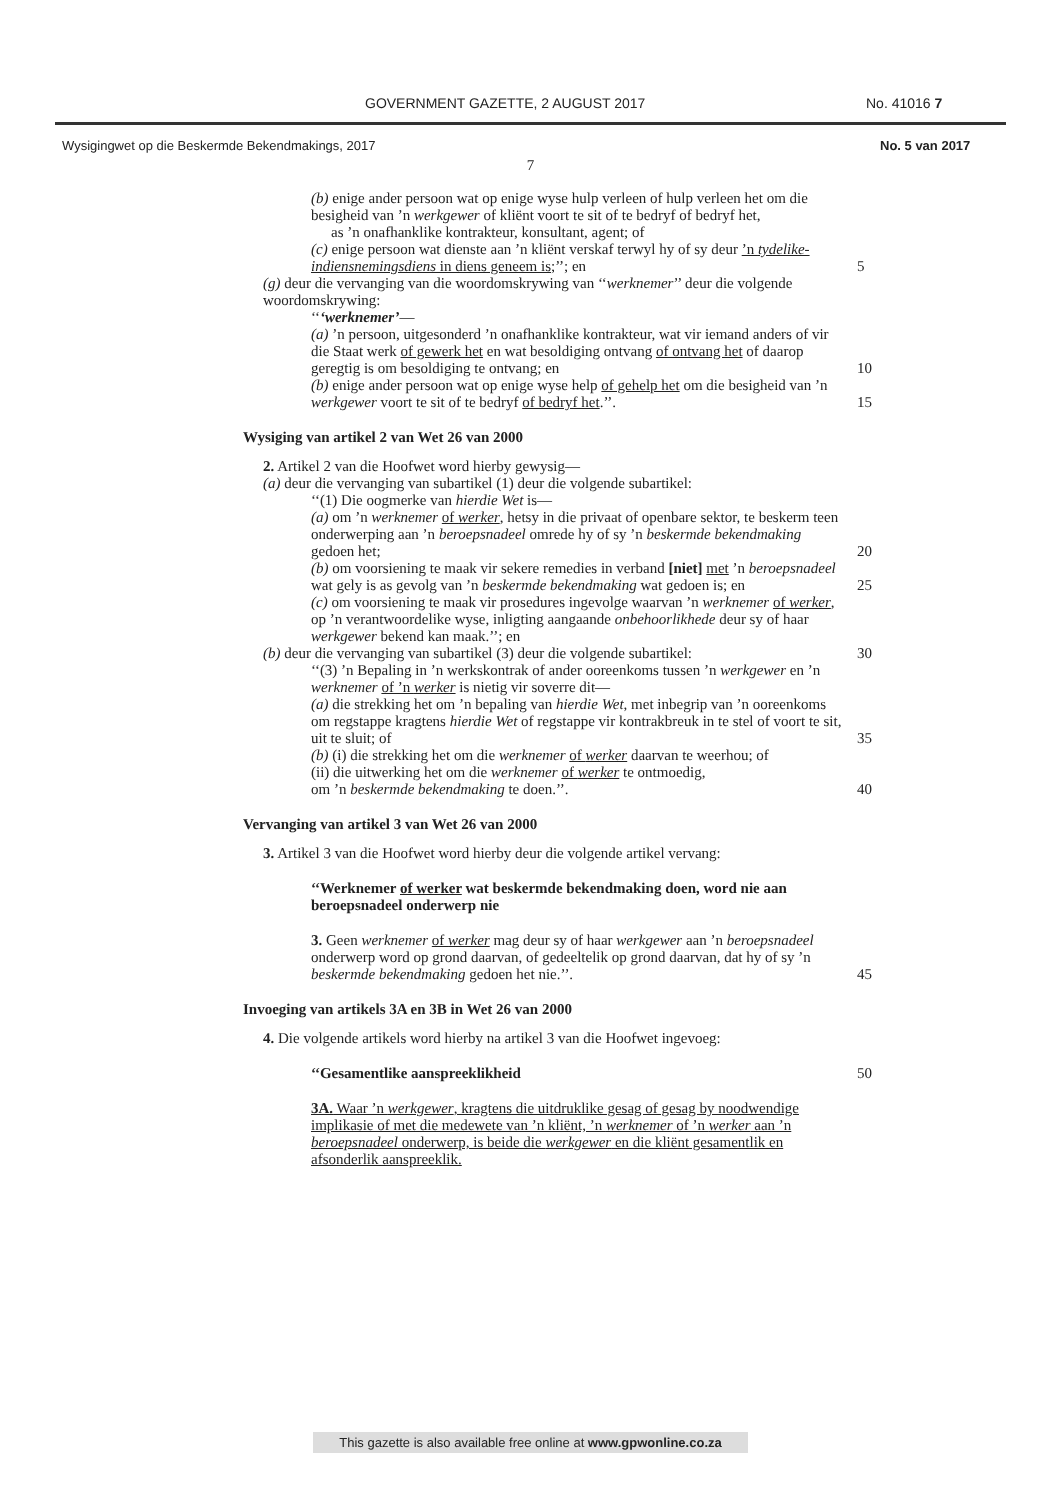GOVERNMENT GAZETTE, 2 AUGUST 2017 No. 41016 7
Wysigingwet op die Beskermde Bekendmakings, 2017 No. 5 van 2017
7
(b) enige ander persoon wat op enige wyse hulp verleen of hulp verleen het om die besigheid van ’n werkgewer of kliënt voort te sit of te bedryf of bedryf het,
as ’n onafhanklike kontrakteur, konsultant, agent; of
(c) enige persoon wat dienste aan ’n kliënt verskaf terwyl hy of sy deur ’n tydelike-indiensnemingsdiens in diens geneem is;’’; en 5
(g) deur die vervanging van die woordomskrywing van ‘‘werknemer’’ deur die volgende woordomskrywing:
‘‘‘werknemer’—
(a) ’n persoon, uitgesonderd ’n onafhanklike kontrakteur, wat vir iemand anders of vir die Staat werk of gewerk het en wat besoldiging ontvang of ontvang het of daarop geregtig is om besoldiging te ontvang; en 10
(b) enige ander persoon wat op enige wyse help of gehelp het om die besigheid van ’n werkgewer voort te sit of te bedryf of bedryf het.’’. 15
Wysiging van artikel 2 van Wet 26 van 2000
2. Artikel 2 van die Hoofwet word hierby gewysig—
(a) deur die vervanging van subartikel (1) deur die volgende subartikel:
‘‘(1) Die oogmerke van hierdie Wet is—
(a) om ’n werknemer of werker, hetsy in die privaat of openbare sektor, te beskerm teen onderwerping aan ’n beroepsnadeel omrede hy of sy ’n beskermde bekendmaking gedoen het; 20
(b) om voorsiening te maak vir sekere remedies in verband [niet] met ’n beroepsnadeel wat gely is as gevolg van ’n beskermde bekendmaking wat gedoen is; en 25
(c) om voorsiening te maak vir prosedures ingevolge waarvan ’n werknemer of werker, op ’n verantwoordelike wyse, inligting aangaande onbehoorlikhede deur sy of haar werkgewer bekend kan maak.’’; en
(b) deur die vervanging van subartikel (3) deur die volgende subartikel: 30
‘‘(3) ’n Bepaling in ’n werkskontrak of ander ooreenkoms tussen ’n werkgewer en ’n werknemer of ’n werker is nietig vir soverre dit—
(a) die strekking het om ’n bepaling van hierdie Wet, met inbegrip van ’n ooreenkoms om regstappe kragtens hierdie Wet of regstappe vir kontrakbreuk in te stel of voort te sit, uit te sluit; of 35
(b) (i) die strekking het om die werknemer of werker daarvan te weerhou; of
(ii) die uitwerking het om die werknemer of werker te ontmoedig,
om ’n beskermde bekendmaking te doen.’’. 40
Vervanging van artikel 3 van Wet 26 van 2000
3. Artikel 3 van die Hoofwet word hierby deur die volgende artikel vervang:
‘‘Werknemer of werker wat beskermde bekendmaking doen, word nie aan beroepsnadeel onderwerp nie
3. Geen werknemer of werker mag deur sy of haar werkgewer aan ’n beroepsnadeel onderwerp word op grond daarvan, of gedeeltelik op grond daarvan, dat hy of sy ’n beskermde bekendmaking gedoen het nie.’’. 45
Invoeging van artikels 3A en 3B in Wet 26 van 2000
4. Die volgende artikels word hierby na artikel 3 van die Hoofwet ingevoeg:
‘‘Gesamentlike aanspreeklikheid 50
3A. Waar ’n werkgewer, kragtens die uitdruklike gesag of gesag by noodwendige implikasie of met die medewete van ’n kliënt, ’n werknemer of ’n werker aan ’n beroepsnadeel onderwerp, is beide die werkgewer en die kliënt gesamentlik en afsonderlik aanspreeklik.
This gazette is also available free online at www.gpwonline.co.za